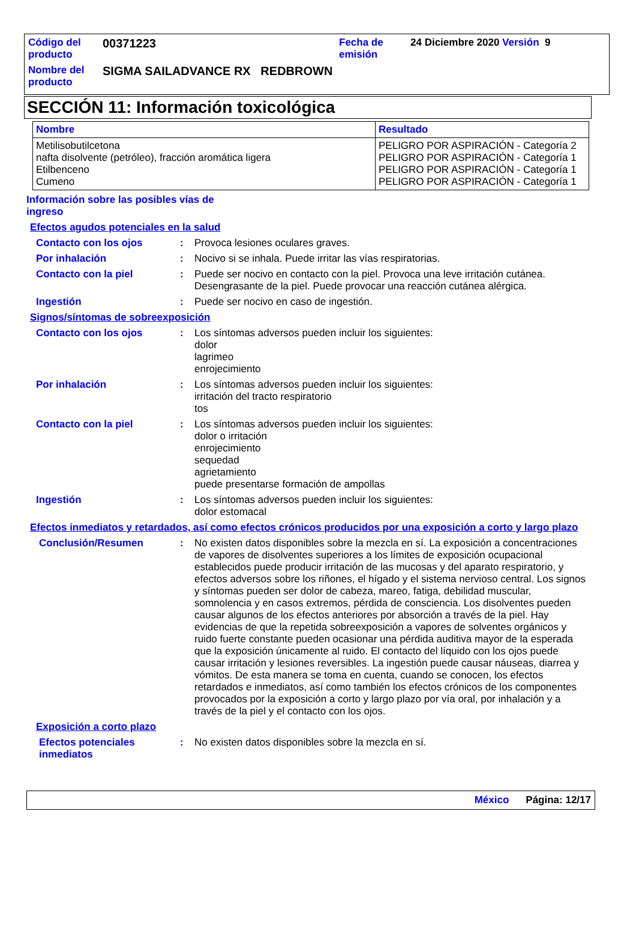| Código del producto | 00371223 | Fecha de emisión | 24 Diciembre 2020 Versión 9 |
| Nombre del producto | SIGMA SAILADVANCE RX REDBROWN | | |
SECCIÓN 11: Información toxicológica
| Nombre | Resultado |
| --- | --- |
| Metilisobutilcetona nafta disolvente (petróleo), fracción aromática ligera Etilbenceno Cumeno | PELIGRO POR ASPIRACIÓN - Categoría 2 PELIGRO POR ASPIRACIÓN - Categoría 1 PELIGRO POR ASPIRACIÓN - Categoría 1 PELIGRO POR ASPIRACIÓN - Categoría 1 |
Información sobre las posibles vías de
ingreso
Efectos agudos potenciales en la salud
Contacto con los ojos : Provoca lesiones oculares graves.
Por inhalación : Nocivo si se inhala. Puede irritar las vías respiratorias.
Contacto con la piel : Puede ser nocivo en contacto con la piel. Provoca una leve irritación cutánea. Desengrasante de la piel. Puede provocar una reacción cutánea alérgica.
Ingestión : Puede ser nocivo en caso de ingestión.
Signos/síntomas de sobreexposición
Contacto con los ojos : Los síntomas adversos pueden incluir los siguientes:
dolor
lagrimeo
enrojecimiento
Por inhalación : Los síntomas adversos pueden incluir los siguientes:
irritación del tracto respiratorio
tos
Contacto con la piel : Los síntomas adversos pueden incluir los siguientes:
dolor o irritación
enrojecimiento
sequedad
agrietamiento
puede presentarse formación de ampollas
Ingestión : Los síntomas adversos pueden incluir los siguientes:
dolor estomacal
Efectos inmediatos y retardados, así como efectos crónicos producidos por una exposición a corto y largo plazo
Conclusión/Resumen : No existen datos disponibles sobre la mezcla en sí. La exposición a concentraciones de vapores de disolventes superiores a los límites de exposición ocupacional establecidos puede producir irritación de las mucosas y del aparato respiratorio, y efectos adversos sobre los riñones, el hígado y el sistema nervioso central. Los signos y síntomas pueden ser dolor de cabeza, mareo, fatiga, debilidad muscular, somnolencia y en casos extremos, pérdida de consciencia. Los disolventes pueden causar algunos de los efectos anteriores por absorción a través de la piel. Hay evidencias de que la repetida sobreexposición a vapores de solventes orgánicos y ruido fuerte constante pueden ocasionar una pérdida auditiva mayor de la esperada que la exposición únicamente al ruido. El contacto del líquido con los ojos puede causar irritación y lesiones reversibles. La ingestión puede causar náuseas, diarrea y vómitos. De esta manera se toma en cuenta, cuando se conocen, los efectos retardados e inmediatos, así como también los efectos crónicos de los componentes provocados por la exposición a corto y largo plazo por vía oral, por inhalación y a través de la piel y el contacto con los ojos.
Exposición a corto plazo
Efectos potenciales inmediatos
: No existen datos disponibles sobre la mezcla en sí.
México Página: 12/17